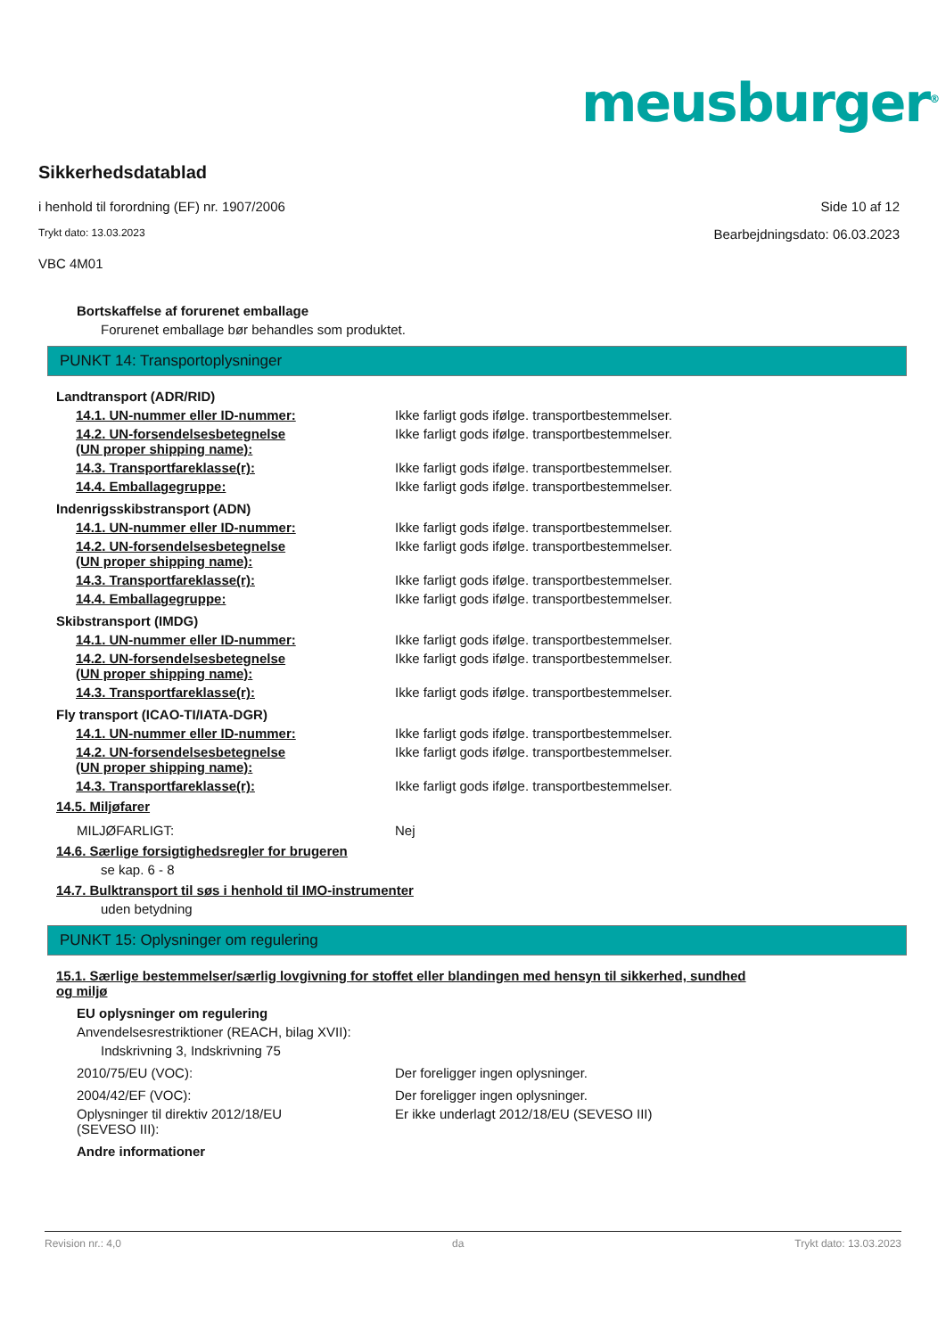meusburger<sup>®</sup>
Sikkerhedsdatablad
i henhold til forordning (EF) nr. 1907/2006 Side 10 af 12
Trykt dato: 13.03.2023 Bearbejdningsdato: 06.03.2023
VBC 4M01
Bortskaffelse af forurenet emballage
Forurenet emballage bør behandles som produktet.
PUNKT 14: Transportoplysninger
Landtransport (ADR/RID)
14.1. UN-nummer eller ID-nummer: Ikke farligt gods ifølge. transportbestemmelser.
14.2. UN-forsendelsesbetegnelse
(UN proper shipping name):
Ikke farligt gods ifølge. transportbestemmelser.
14.3. Transportfareklasse(r): Ikke farligt gods ifølge. transportbestemmelser.
14.4. Emballagegruppe: Ikke farligt gods ifølge. transportbestemmelser.
Indenrigsskibstransport (ADN)
14.1. UN-nummer eller ID-nummer: Ikke farligt gods ifølge. transportbestemmelser.
14.2. UN-forsendelsesbetegnelse
(UN proper shipping name):
Ikke farligt gods ifølge. transportbestemmelser.
14.3. Transportfareklasse(r): Ikke farligt gods ifølge. transportbestemmelser.
14.4. Emballagegruppe: Ikke farligt gods ifølge. transportbestemmelser.
Skibstransport (IMDG)
14.1. UN-nummer eller ID-nummer: Ikke farligt gods ifølge. transportbestemmelser.
14.2. UN-forsendelsesbetegnelse
(UN proper shipping name):
Ikke farligt gods ifølge. transportbestemmelser.
14.3. Transportfareklasse(r): Ikke farligt gods ifølge. transportbestemmelser.
Fly transport (ICAO-TI/IATA-DGR)
14.1. UN-nummer eller ID-nummer: Ikke farligt gods ifølge. transportbestemmelser.
14.2. UN-forsendelsesbetegnelse
(UN proper shipping name):
Ikke farligt gods ifølge. transportbestemmelser.
14.3. Transportfareklasse(r): Ikke farligt gods ifølge. transportbestemmelser.
14.5. Miljøfarer
MILJØFARLIGT: Nej
14.6. Særlige forsigtighedsregler for brugeren
se kap. 6 - 8
14.7. Bulktransport til søs i henhold til IMO-instrumenter
uden betydning
PUNKT 15: Oplysninger om regulering
15.1. Særlige bestemmelser/særlig lovgivning for stoffet eller blandingen med hensyn til sikkerhed, sundhed
og miljø
EU oplysninger om regulering
Anvendelsesrestriktioner (REACH, bilag XVII):
Indskrivning 3, Indskrivning 75
2010/75/EU (VOC): Der foreligger ingen oplysninger.
2004/42/EF (VOC): Der foreligger ingen oplysninger.
Oplysninger til direktiv 2012/18/EU
(SEVESO III):
Er ikke underlagt 2012/18/EU (SEVESO III)
Andre informationer
Revision nr.: 4,0 da Trykt dato: 13.03.2023